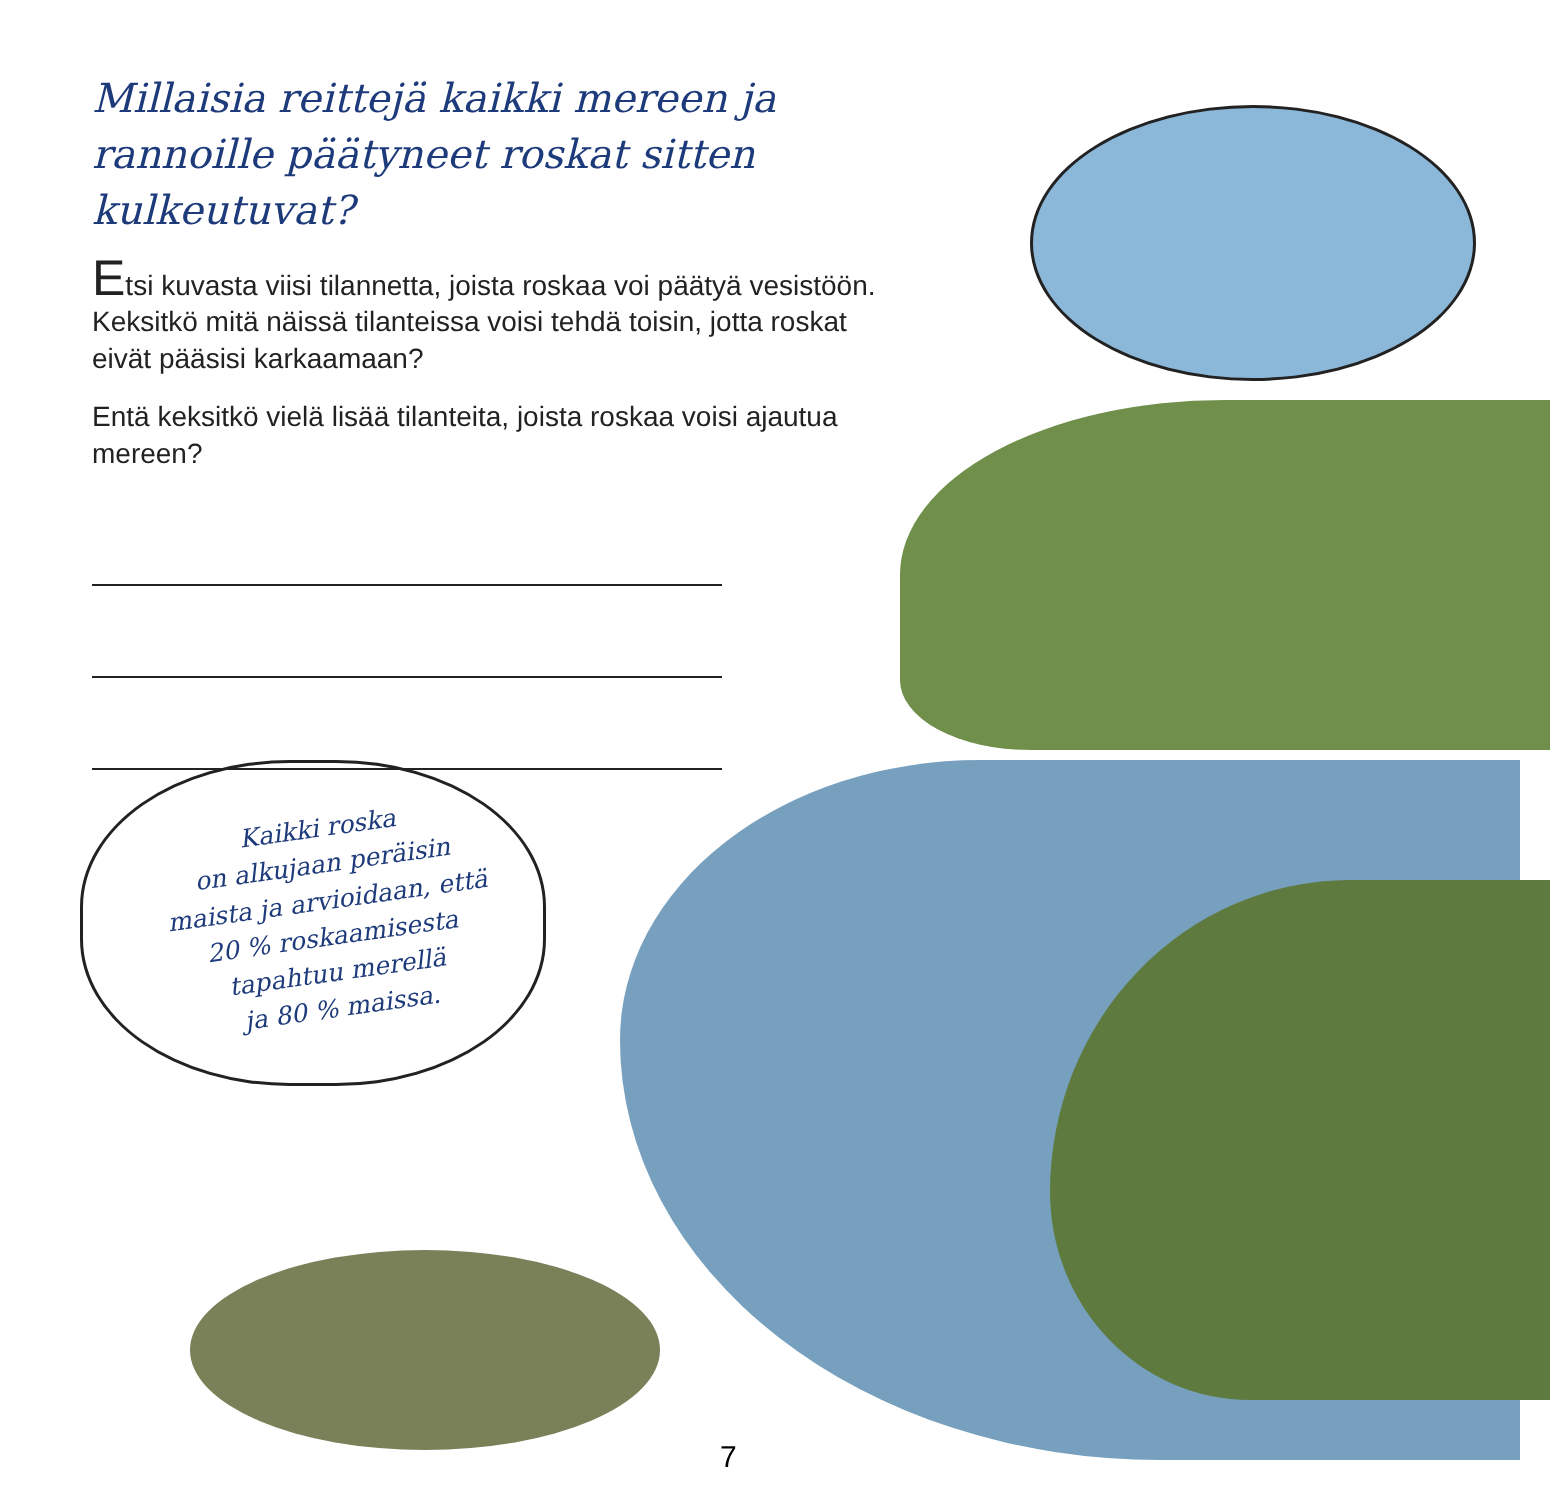Millaisia reittejä kaikki mereen ja rannoille päätyneet roskat sitten kulkeutuvat?
Etsi kuvasta viisi tilannetta, joista roskaa voi päätyä vesistöön. Keksitkö mitä näissä tilanteissa voisi tehdä toisin, jotta roskat eivät pääsisi karkaamaan?
Entä keksitkö vielä lisää tilanteita, joista roskaa voisi ajautua mereen?
Kaikki roska
on alkujaan peräisin
maista ja arvioidaan, että
20 % roskaamisesta
tapahtuu merellä
ja 80 % maissa.
7